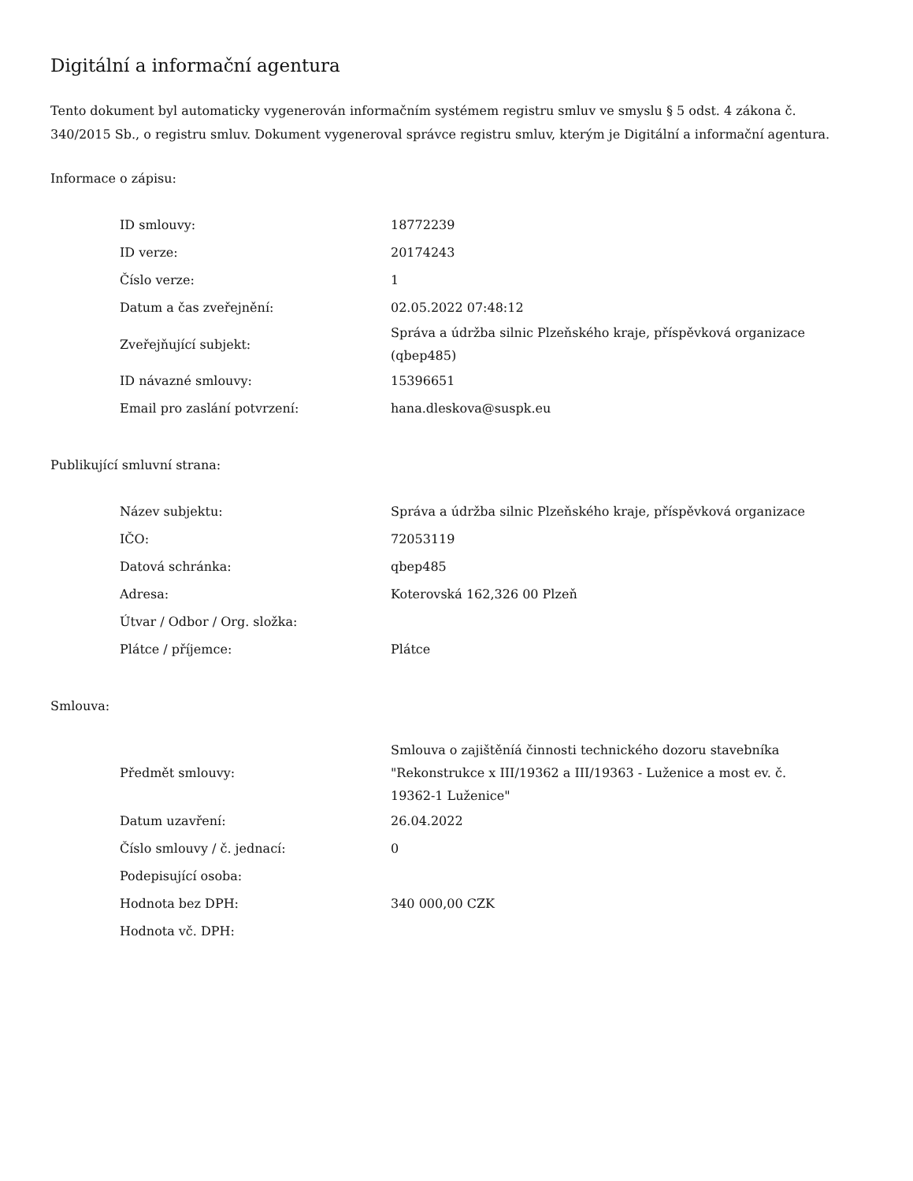Digitální a informační agentura
Tento dokument byl automaticky vygenerován informačním systémem registru smluv ve smyslu § 5 odst. 4 zákona č. 340/2015 Sb., o registru smluv. Dokument vygeneroval správce registru smluv, kterým je Digitální a informační agentura.
Informace o zápisu:
| ID smlouvy: | 18772239 |
| ID verze: | 20174243 |
| Číslo verze: | 1 |
| Datum a čas zveřejnění: | 02.05.2022 07:48:12 |
| Zveřejňující subjekt: | Správa a údržba silnic Plzeňského kraje, příspěvková organizace (qbep485) |
| ID návazné smlouvy: | 15396651 |
| Email pro zaslání potvrzení: | hana.dleskova@suspk.eu |
Publikující smluvní strana:
| Název subjektu: | Správa a údržba silnic Plzeňského kraje, příspěvková organizace |
| IČO: | 72053119 |
| Datová schránka: | qbep485 |
| Adresa: | Koterovská 162,326 00 Plzeň |
| Útvar / Odbor / Org. složka: | |
| Plátce / příjemce: | Plátce |
Smlouva:
| Předmět smlouvy: | Smlouva o zajištěníá činnosti technického dozoru stavebníka "Rekonstrukce x III/19362 a III/19363 - Luženice a most ev. č. 19362-1 Luženice" |
| Datum uzavření: | 26.04.2022 |
| Číslo smlouvy / č. jednací: | 0 |
| Podepisující osoba: | |
| Hodnota bez DPH: | 340 000,00 CZK |
| Hodnota vč. DPH: | |